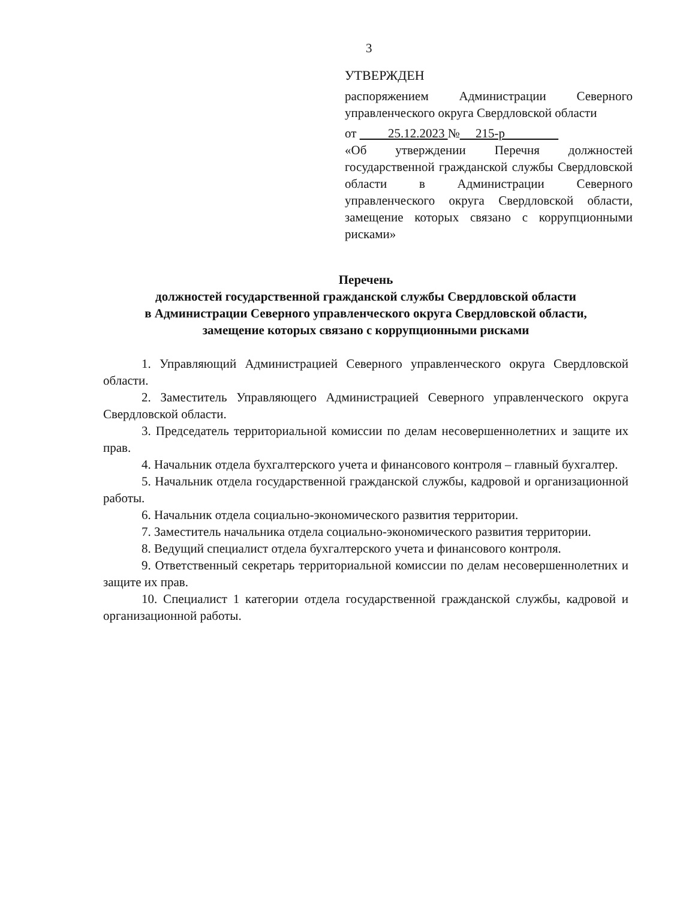3
УТВЕРЖДЕН
распоряжением Администрации Северного управленческого округа Свердловской области
от 25.12.2023 № 215-р
«Об утверждении Перечня должностей государственной гражданской службы Свердловской области в Администрации Северного управленческого округа Свердловской области, замещение которых связано с коррупционными рисками»
Перечень
должностей государственной гражданской службы Свердловской области
в Администрации Северного управленческого округа Свердловской области,
замещение которых связано с коррупционными рисками
1. Управляющий Администрацией Северного управленческого округа Свердловской области.
2. Заместитель Управляющего Администрацией Северного управленческого округа Свердловской области.
3. Председатель территориальной комиссии по делам несовершеннолетних и защите их прав.
4. Начальник отдела бухгалтерского учета и финансового контроля – главный бухгалтер.
5. Начальник отдела государственной гражданской службы, кадровой и организационной работы.
6. Начальник отдела социально-экономического развития территории.
7. Заместитель начальника отдела социально-экономического развития территории.
8. Ведущий специалист отдела бухгалтерского учета и финансового контроля.
9. Ответственный секретарь территориальной комиссии по делам несовершеннолетних и защите их прав.
10. Специалист 1 категории отдела государственной гражданской службы, кадровой и организационной работы.